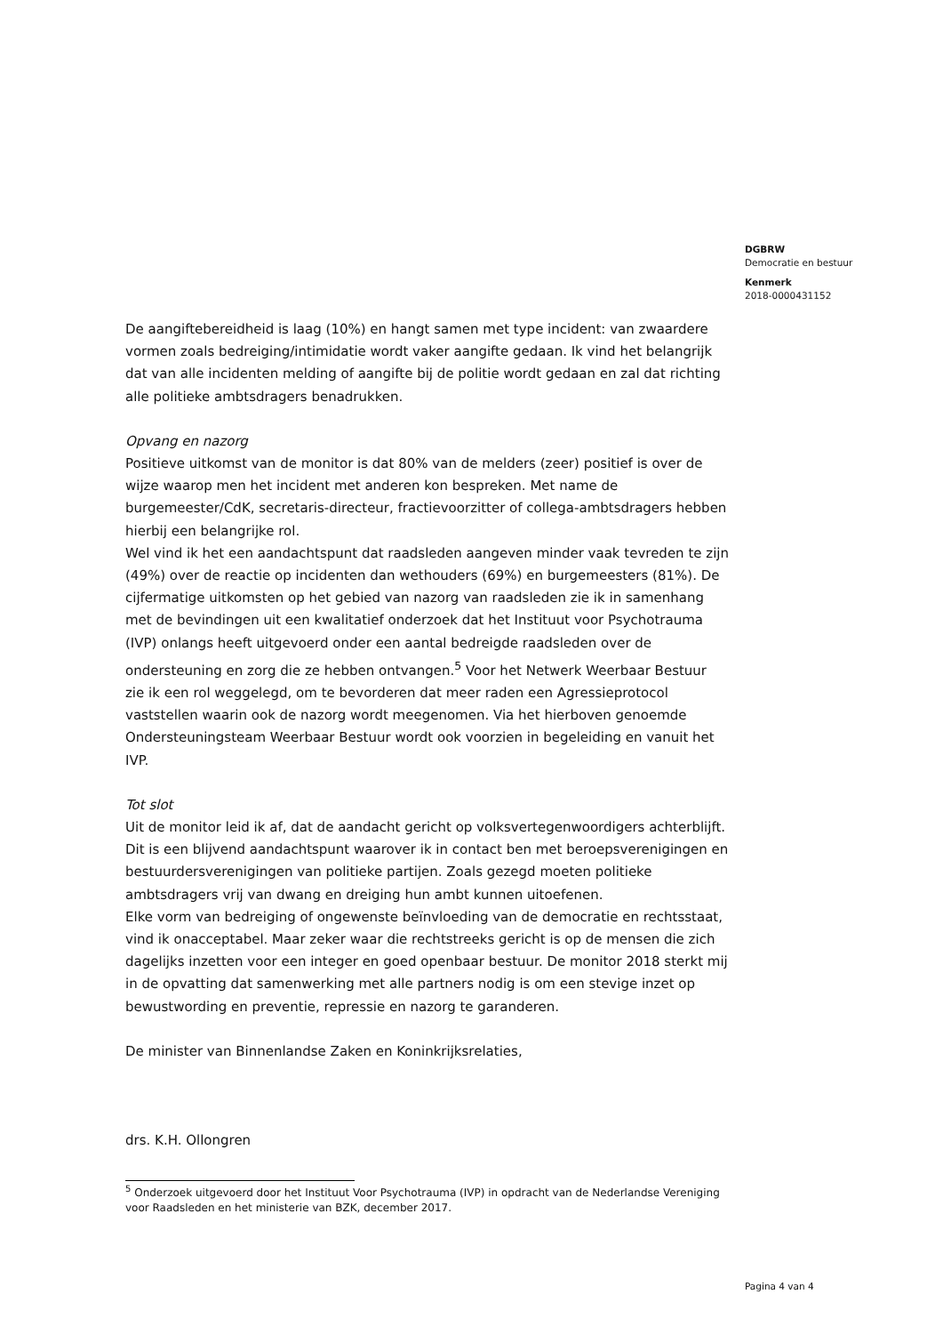DGBRW
Democratie en bestuur
Kenmerk
2018-0000431152
De aangiftebereidheid is laag (10%) en hangt samen met type incident: van zwaardere vormen zoals bedreiging/intimidatie wordt vaker aangifte gedaan. Ik vind het belangrijk dat van alle incidenten melding of aangifte bij de politie wordt gedaan en zal dat richting alle politieke ambtsdragers benadrukken.
Opvang en nazorg
Positieve uitkomst van de monitor is dat 80% van de melders (zeer) positief is over de wijze waarop men het incident met anderen kon bespreken. Met name de burgemeester/CdK, secretaris-directeur, fractievoorzitter of collega-ambtsdragers hebben hierbij een belangrijke rol.
Wel vind ik het een aandachtspunt dat raadsleden aangeven minder vaak tevreden te zijn (49%) over de reactie op incidenten dan wethouders (69%) en burgemeesters (81%). De cijfermatige uitkomsten op het gebied van nazorg van raadsleden zie ik in samenhang met de bevindingen uit een kwalitatief onderzoek dat het Instituut voor Psychotrauma (IVP) onlangs heeft uitgevoerd onder een aantal bedreigde raadsleden over de ondersteuning en zorg die ze hebben ontvangen.<sup>5</sup> Voor het Netwerk Weerbaar Bestuur zie ik een rol weggelegd, om te bevorderen dat meer raden een Agressieprotocol vaststellen waarin ook de nazorg wordt meegenomen. Via het hierboven genoemde Ondersteuningsteam Weerbaar Bestuur wordt ook voorzien in begeleiding en vanuit het IVP.
Tot slot
Uit de monitor leid ik af, dat de aandacht gericht op volksvertegenwoordigers achterblijft. Dit is een blijvend aandachtspunt waarover ik in contact ben met beroepsverenigingen en bestuurdersverenigingen van politieke partijen. Zoals gezegd moeten politieke ambtsdragers vrij van dwang en dreiging hun ambt kunnen uitoefenen.
Elke vorm van bedreiging of ongewenste beïnvloeding van de democratie en rechtsstaat, vind ik onacceptabel. Maar zeker waar die rechtstreeks gericht is op de mensen die zich dagelijks inzetten voor een integer en goed openbaar bestuur. De monitor 2018 sterkt mij in de opvatting dat samenwerking met alle partners nodig is om een stevige inzet op bewustwording en preventie, repressie en nazorg te garanderen.
De minister van Binnenlandse Zaken en Koninkrijksrelaties,
drs. K.H. Ollongren
<sup>5</sup> Onderzoek uitgevoerd door het Instituut Voor Psychotrauma (IVP) in opdracht van de Nederlandse Vereniging voor Raadsleden en het ministerie van BZK, december 2017.
Pagina 4 van 4